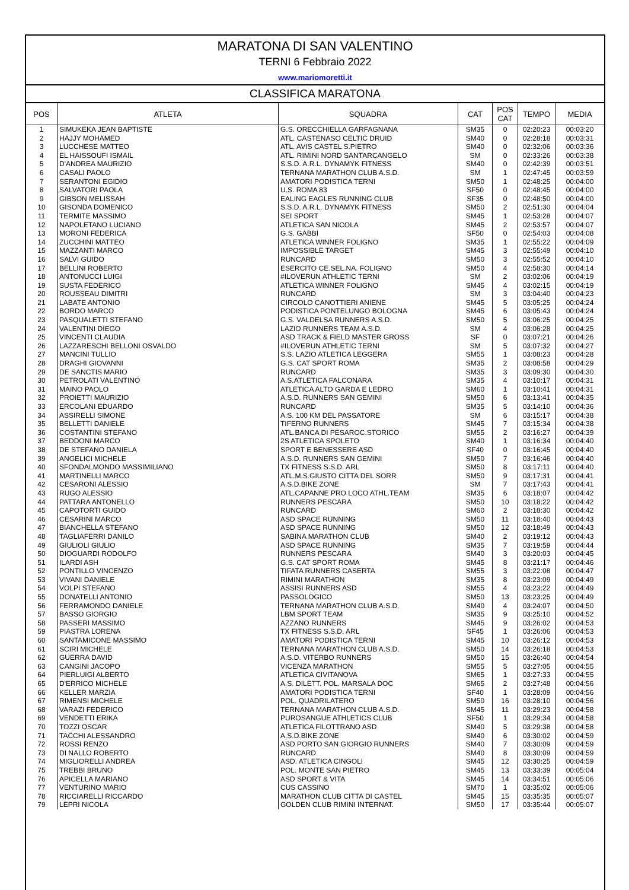MARATONA DI SAN VALENTINO
TERNI 6 Febbraio 2022
www.mariomoretti.it
CLASSIFICA MARATONA
| POS | ATLETA | SQUADRA | CAT | POS CAT | TEMPO | MEDIA |
| --- | --- | --- | --- | --- | --- | --- |
| 1 | SIMUKEKA JEAN BAPTISTE | G.S. ORECCHIELLA GARFAGNANA | SM35 | 0 | 02:20:23 | 00:03:20 |
| 2 | HAJJY MOHAMED | ATL. CASTENASO CELTIC DRUID | SM40 | 0 | 02:28:18 | 00:03:31 |
| 3 | LUCCHESE MATTEO | ATL. AVIS CASTEL S.PIETRO | SM40 | 0 | 02:32:06 | 00:03:36 |
| 4 | EL HAISSOUFI ISMAIL | ATL. RIMINI NORD SANTARCANGELO | SM | 0 | 02:33:26 | 00:03:38 |
| 5 | D'ANDREA MAURIZIO | S.S.D. A.R.L. DYNAMYK FITNESS | SM40 | 0 | 02:42:39 | 00:03:51 |
| 6 | CASALI PAOLO | TERNANA MARATHON CLUB A.S.D. | SM | 1 | 02:47:45 | 00:03:59 |
| 7 | SERANTONI EGIDIO | AMATORI PODISTICA TERNI | SM50 | 1 | 02:48:25 | 00:04:00 |
| 8 | SALVATORI PAOLA | U.S. ROMA 83 | SF50 | 0 | 02:48:45 | 00:04:00 |
| 9 | GIBSON MELISSAH | EALING EAGLES RUNNING CLUB | SF35 | 0 | 02:48:50 | 00:04:00 |
| 10 | GISONDA DOMENICO | S.S.D. A.R.L. DYNAMYK FITNESS | SM50 | 2 | 02:51:30 | 00:04:04 |
| 11 | TERMITE MASSIMO | SEI SPORT | SM45 | 1 | 02:53:28 | 00:04:07 |
| 12 | NAPOLETANO LUCIANO | ATLETICA SAN NICOLA | SM45 | 2 | 02:53:57 | 00:04:07 |
| 13 | MORONI FEDERICA | G.S. GABBI | SF50 | 0 | 02:54:03 | 00:04:08 |
| 14 | ZUCCHINI MATTEO | ATLETICA WINNER FOLIGNO | SM35 | 1 | 02:55:22 | 00:04:09 |
| 15 | MAZZANTI MARCO | IMPOSSIBLE TARGET | SM45 | 3 | 02:55:49 | 00:04:10 |
| 16 | SALVI GUIDO | RUNCARD | SM50 | 3 | 02:55:52 | 00:04:10 |
| 17 | BELLINI ROBERTO | ESERCITO CE.SEL.NA. FOLIGNO | SM50 | 4 | 02:58:30 | 00:04:14 |
| 18 | ANTONUCCI LUIGI | #ILOVERUN ATHLETIC TERNI | SM | 2 | 03:02:06 | 00:04:19 |
| 19 | SUSTA FEDERICO | ATLETICA WINNER FOLIGNO | SM45 | 4 | 03:02:15 | 00:04:19 |
| 20 | ROUSSEAU DIMITRI | RUNCARD | SM | 3 | 03:04:40 | 00:04:23 |
| 21 | LABATE ANTONIO | CIRCOLO CANOTTIERI ANIENE | SM45 | 5 | 03:05:25 | 00:04:24 |
| 22 | BORDO MARCO | PODISTICA PONTELUNGO BOLOGNA | SM45 | 6 | 03:05:43 | 00:04:24 |
| 23 | PASQUALETTI STEFANO | G.S. VALDELSA RUNNERS A.S.D. | SM50 | 5 | 03:06:25 | 00:04:25 |
| 24 | VALENTINI DIEGO | LAZIO RUNNERS TEAM A.S.D. | SM | 4 | 03:06:28 | 00:04:25 |
| 25 | VINCENTI CLAUDIA | ASD TRACK & FIELD MASTER GROSS | SF | 0 | 03:07:21 | 00:04:26 |
| 26 | LAZZARESCHI BELLONI OSVALDO | #ILOVERUN ATHLETIC TERNI | SM | 5 | 03:07:32 | 00:04:27 |
| 27 | MANCINI TULLIO | S.S. LAZIO ATLETICA LEGGERA | SM55 | 1 | 03:08:23 | 00:04:28 |
| 28 | DRAGHI GIOVANNI | G.S. CAT SPORT ROMA | SM35 | 2 | 03:08:58 | 00:04:29 |
| 29 | DE SANCTIS MARIO | RUNCARD | SM35 | 3 | 03:09:30 | 00:04:30 |
| 30 | PETROLATI VALENTINO | A.S.ATLETICA FALCONARA | SM35 | 4 | 03:10:17 | 00:04:31 |
| 31 | MAINO PAOLO | ATLETICA ALTO GARDA E LEDRO | SM60 | 1 | 03:10:41 | 00:04:31 |
| 32 | PROIETTI MAURIZIO | A.S.D. RUNNERS SAN GEMINI | SM50 | 6 | 03:13:41 | 00:04:35 |
| 33 | ERCOLANI EDUARDO | RUNCARD | SM35 | 5 | 03:14:10 | 00:04:36 |
| 34 | ASSIRELLI SIMONE | A.S. 100 KM DEL PASSATORE | SM | 6 | 03:15:17 | 00:04:38 |
| 35 | BELLETTI DANIELE | TIFERNO RUNNERS | SM45 | 7 | 03:15:34 | 00:04:38 |
| 36 | COSTANTINI STEFANO | ATL.BANCA DI PESAROC.STORICO | SM55 | 2 | 03:16:27 | 00:04:39 |
| 37 | BEDDONI MARCO | 2S ATLETICA SPOLETO | SM40 | 1 | 03:16:34 | 00:04:40 |
| 38 | DE STEFANO DANIELA | SPORT E BENESSERE ASD | SF40 | 0 | 03:16:45 | 00:04:40 |
| 39 | ANGELICI MICHELE | A.S.D. RUNNERS SAN GEMINI | SM50 | 7 | 03:16:46 | 00:04:40 |
| 40 | SFONDALMONDO MASSIMILIANO | TX FITNESS S.S.D. ARL | SM50 | 8 | 03:17:11 | 00:04:40 |
| 41 | MARTINELLI MARCO | ATL.M.S.GIUSTO CITTA DEL SORR | SM50 | 9 | 03:17:31 | 00:04:41 |
| 42 | CESARONI ALESSIO | A.S.D.BIKE ZONE | SM | 7 | 03:17:43 | 00:04:41 |
| 43 | RUGO ALESSIO | ATL.CAPANNE PRO LOCO ATHL.TEAM | SM35 | 6 | 03:18:07 | 00:04:42 |
| 44 | PATTARA ANTONELLO | RUNNERS PESCARA | SM50 | 10 | 03:18:22 | 00:04:42 |
| 45 | CAPOTORTI GUIDO | RUNCARD | SM60 | 2 | 03:18:30 | 00:04:42 |
| 46 | CESARINI MARCO | ASD SPACE RUNNING | SM50 | 11 | 03:18:40 | 00:04:43 |
| 47 | BIANCHELLA STEFANO | ASD SPACE RUNNING | SM50 | 12 | 03:18:49 | 00:04:43 |
| 48 | TAGLIAFERRI DANILO | SABINA MARATHON CLUB | SM40 | 2 | 03:19:12 | 00:04:43 |
| 49 | GIULIOLI GIULIO | ASD SPACE RUNNING | SM35 | 7 | 03:19:59 | 00:04:44 |
| 50 | DIOGUARDI RODOLFO | RUNNERS PESCARA | SM40 | 3 | 03:20:03 | 00:04:45 |
| 51 | ILARDI ASH | G.S. CAT SPORT ROMA | SM45 | 8 | 03:21:17 | 00:04:46 |
| 52 | PONTILLO VINCENZO | TIFATA RUNNERS CASERTA | SM55 | 3 | 03:22:08 | 00:04:47 |
| 53 | VIVANI DANIELE | RIMINI MARATHON | SM35 | 8 | 03:23:09 | 00:04:49 |
| 54 | VOLPI STEFANO | ASSISI RUNNERS ASD | SM55 | 4 | 03:23:22 | 00:04:49 |
| 55 | DONATELLI ANTONIO | PASSOLOGICO | SM50 | 13 | 03:23:25 | 00:04:49 |
| 56 | FERRAMONDO DANIELE | TERNANA MARATHON CLUB A.S.D. | SM40 | 4 | 03:24:07 | 00:04:50 |
| 57 | BASSO GIORGIO | LBM SPORT TEAM | SM35 | 9 | 03:25:10 | 00:04:52 |
| 58 | PASSERI MASSIMO | AZZANO RUNNERS | SM45 | 9 | 03:26:02 | 00:04:53 |
| 59 | PIASTRA LORENA | TX FITNESS S.S.D. ARL | SF45 | 1 | 03:26:06 | 00:04:53 |
| 60 | SANTAMICONE MASSIMO | AMATORI PODISTICA TERNI | SM45 | 10 | 03:26:12 | 00:04:53 |
| 61 | SCIRI MICHELE | TERNANA MARATHON CLUB A.S.D. | SM50 | 14 | 03:26:18 | 00:04:53 |
| 62 | GUERRA DAVID | A.S.D. VITERBO RUNNERS | SM50 | 15 | 03:26:40 | 00:04:54 |
| 63 | CANGINI JACOPO | VICENZA MARATHON | SM55 | 5 | 03:27:05 | 00:04:55 |
| 64 | PIERLUIGI ALBERTO | ATLETICA CIVITANOVA | SM65 | 1 | 03:27:33 | 00:04:55 |
| 65 | D'ERRICO MICHELE | A.S. DILETT. POL. MARSALA DOC | SM65 | 2 | 03:27:48 | 00:04:56 |
| 66 | KELLER MARZIA | AMATORI PODISTICA TERNI | SF40 | 1 | 03:28:09 | 00:04:56 |
| 67 | RIMENSI MICHELE | POL. QUADRILATERO | SM50 | 16 | 03:28:10 | 00:04:56 |
| 68 | VARAZI FEDERICO | TERNANA MARATHON CLUB A.S.D. | SM45 | 11 | 03:29:23 | 00:04:58 |
| 69 | VENDETTI ERIKA | PUROSANGUE ATHLETICS CLUB | SF50 | 1 | 03:29:34 | 00:04:58 |
| 70 | TOZZI OSCAR | ATLETICA FILOTTRANO ASD | SM40 | 5 | 03:29:38 | 00:04:58 |
| 71 | TACCHI ALESSANDRO | A.S.D.BIKE ZONE | SM40 | 6 | 03:30:02 | 00:04:59 |
| 72 | ROSSI RENZO | ASD PORTO SAN GIORGIO RUNNERS | SM40 | 7 | 03:30:09 | 00:04:59 |
| 73 | DI NALLO ROBERTO | RUNCARD | SM40 | 8 | 03:30:09 | 00:04:59 |
| 74 | MIGLIORELLI ANDREA | ASD. ATLETICA CINGOLI | SM45 | 12 | 03:30:25 | 00:04:59 |
| 75 | TREBBI BRUNO | POL. MONTE SAN PIETRO | SM45 | 13 | 03:33:39 | 00:05:04 |
| 76 | APICELLA MARIANO | ASD SPORT & VITA | SM45 | 14 | 03:34:51 | 00:05:06 |
| 77 | VENTURINO MARIO | CUS CASSINO | SM70 | 1 | 03:35:02 | 00:05:06 |
| 78 | RICCIARELLI RICCARDO | MARATHON CLUB CITTA DI CASTEL | SM45 | 15 | 03:35:35 | 00:05:07 |
| 79 | LEPRI NICOLA | GOLDEN CLUB RIMINI INTERNAT. | SM50 | 17 | 03:35:44 | 00:05:07 |